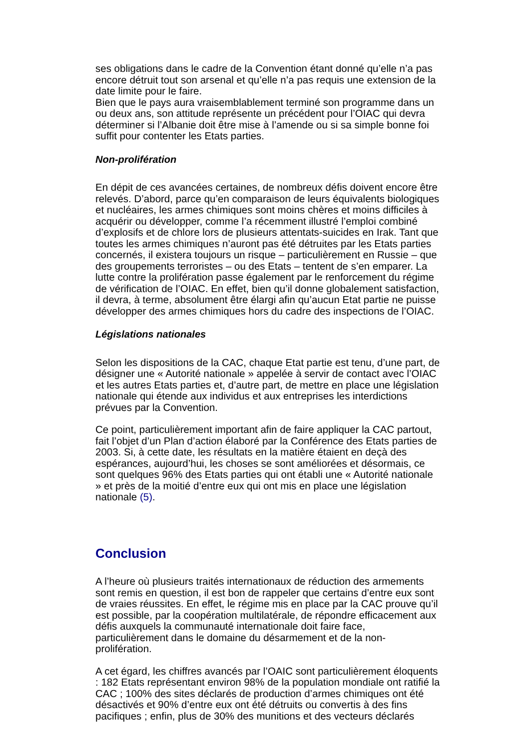ses obligations dans le cadre de la Convention étant donné qu’elle n’a pas encore détruit tout son arsenal et qu’elle n’a pas requis une extension de la date limite pour le faire.
Bien que le pays aura vraisemblablement terminé son programme dans un ou deux ans, son attitude représente un précédent pour l’OIAC qui devra déterminer si l’Albanie doit être mise à l’amende ou si sa simple bonne foi suffit pour contenter les Etats parties.
Non-prolifération
En dépit de ces avancées certaines, de nombreux défis doivent encore être relevés. D’abord, parce qu’en comparaison de leurs équivalents biologiques et nucléaires, les armes chimiques sont moins chères et moins difficiles à acquérir ou développer, comme l’a récemment illustré l’emploi combiné d’explosifs et de chlore lors de plusieurs attentats-suicides en Irak. Tant que toutes les armes chimiques n’auront pas été détruites par les Etats parties concernés, il existera toujours un risque – particulièrement en Russie – que des groupements terroristes – ou des Etats – tentent de s’en emparer. La lutte contre la prolifération passe également par le renforcement du régime de vérification de l’OIAC. En effet, bien qu’il donne globalement satisfaction, il devra, à terme, absolument être élargi afin qu’aucun Etat partie ne puisse développer des armes chimiques hors du cadre des inspections de l’OIAC.
Législations nationales
Selon les dispositions de la CAC, chaque Etat partie est tenu, d’une part, de désigner une « Autorité nationale » appelée à servir de contact avec l’OIAC et les autres Etats parties et, d’autre part, de mettre en place une législation nationale qui étende aux individus et aux entreprises les interdictions prévues par la Convention.
Ce point, particulièrement important afin de faire appliquer la CAC partout, fait l’objet d’un Plan d’action élaboré par la Conférence des Etats parties de 2003. Si, à cette date, les résultats en la matière étaient en deçà des espérances, aujourd’hui, les choses se sont améliorées et désormais, ce sont quelques 96% des Etats parties qui ont établi une « Autorité nationale » et près de la moitié d’entre eux qui ont mis en place une législation nationale (5).
Conclusion
A l’heure où plusieurs traités internationaux de réduction des armements sont remis en question, il est bon de rappeler que certains d’entre eux sont de vraies réussites. En effet, le régime mis en place par la CAC prouve qu’il est possible, par la coopération multilatérale, de répondre efficacement aux défis auxquels la communauté internationale doit faire face, particulièrement dans le domaine du désarmement et de la non-prolifération.
A cet égard, les chiffres avancés par l’OAIC sont particulièrement éloquents : 182 Etats représentant environ 98% de la population mondiale ont ratifié la CAC ; 100% des sites déclarés de production d’armes chimiques ont été désactivés et 90% d’entre eux ont été détruits ou convertis à des fins pacifiques ; enfin, plus de 30% des munitions et des vecteurs déclarés